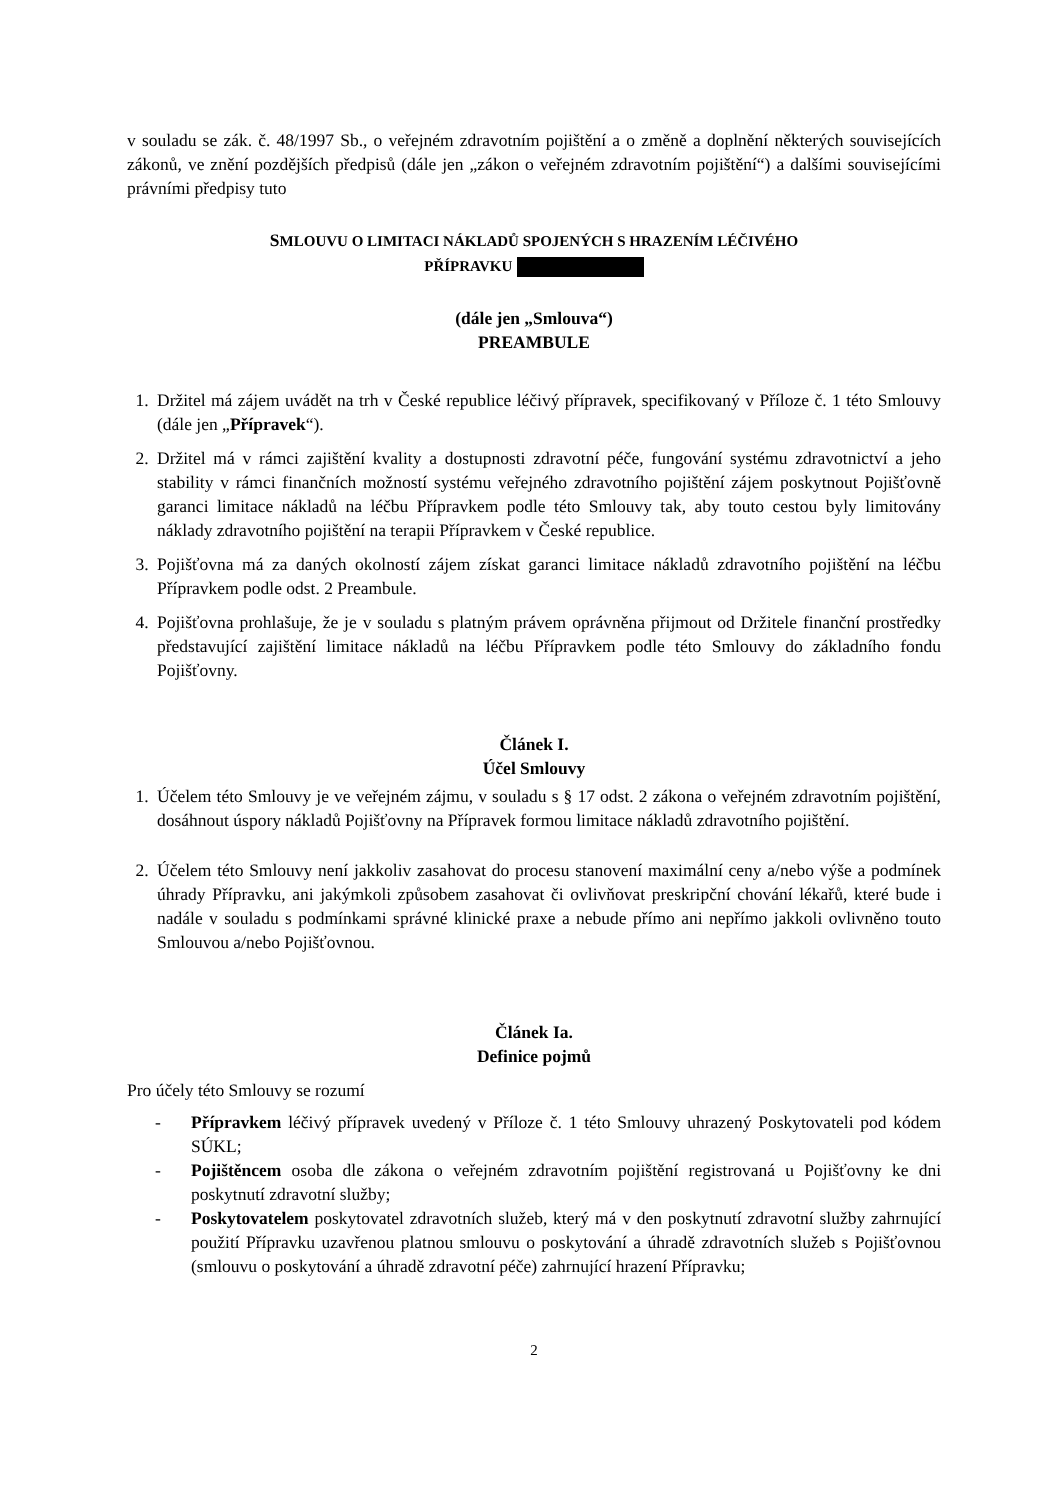v souladu se zák. č. 48/1997 Sb., o veřejném zdravotním pojištění a o změně a doplnění některých souvisejících zákonů, ve znění pozdějších předpisů (dále jen „zákon o veřejném zdravotním pojištění“) a dalšími souvisejícími právními předpisy tuto
SMLOUVU O LIMITACI NÁKLADŮ SPOJENÝCH S HRAZENÍM LÉČIVÉHO
PŘÍPRAVKU
(dále jen „Smlouva“)
PREAMBULE
1. Držitel má zájem uvádět na trh v České republice léčivý přípravek, specifikovaný v Příloze č. 1 této Smlouvy (dále jen „Přípravek“).
2. Držitel má v rámci zajištění kvality a dostupnosti zdravotní péče, fungování systému zdravotnictví a jeho stability v rámci finančních možností systému veřejného zdravotního pojištění zájem poskytnout Pojišťovně garanci limitace nákladů na léčbu Přípravkem podle této Smlouvy tak, aby touto cestou byly limitovány náklady zdravotního pojištění na terapii Přípravkem v České republice.
3. Pojišťovna má za daných okolností zájem získat garanci limitace nákladů zdravotního pojištění na léčbu Přípravkem podle odst. 2 Preambule.
4. Pojišťovna prohlašuje, že je v souladu s platným právem oprávněna přijmout od Držitele finanční prostředky představující zajištění limitace nákladů na léčbu Přípravkem podle této Smlouvy do základního fondu Pojišťovny.
Článek I.
Účel Smlouvy
1. Účelem této Smlouvy je ve veřejném zájmu, v souladu s § 17 odst. 2 zákona o veřejném zdravotním pojištění, dosáhnout úspory nákladů Pojišťovny na Přípravek formou limitace nákladů zdravotního pojištění.
2. Účelem této Smlouvy není jakkoliv zasahovat do procesu stanovení maximální ceny a/nebo výše a podmínek úhrady Přípravku, ani jakýmkoli způsobem zasahovat či ovlivňovat preskripční chování lékařů, které bude i nadále v souladu s podmínkami správné klinické praxe a nebude přímo ani nepřímo jakkoli ovlivněno touto Smlouvou a/nebo Pojišťovnou.
Článek Ia.
Definice pojmů
Pro účely této Smlouvy se rozumí
- Přípravkem léčivý přípravek uvedený v Příloze č. 1 této Smlouvy uhrazený Poskytovateli pod kódem SÚKL;
- Pojištěncem osoba dle zákona o veřejném zdravotním pojištění registrovaná u Pojišťovny ke dni poskytnutí zdravotní služby;
- Poskytovatelem poskytovatel zdravotních služeb, který má v den poskytnutí zdravotní služby zahrnující použití Přípravku uzavřenou platnou smlouvu o poskytování a úhradě zdravotních služeb s Pojišťovnou (smlouvu o poskytování a úhradě zdravotní péče) zahrnující hrazení Přípravku;
2